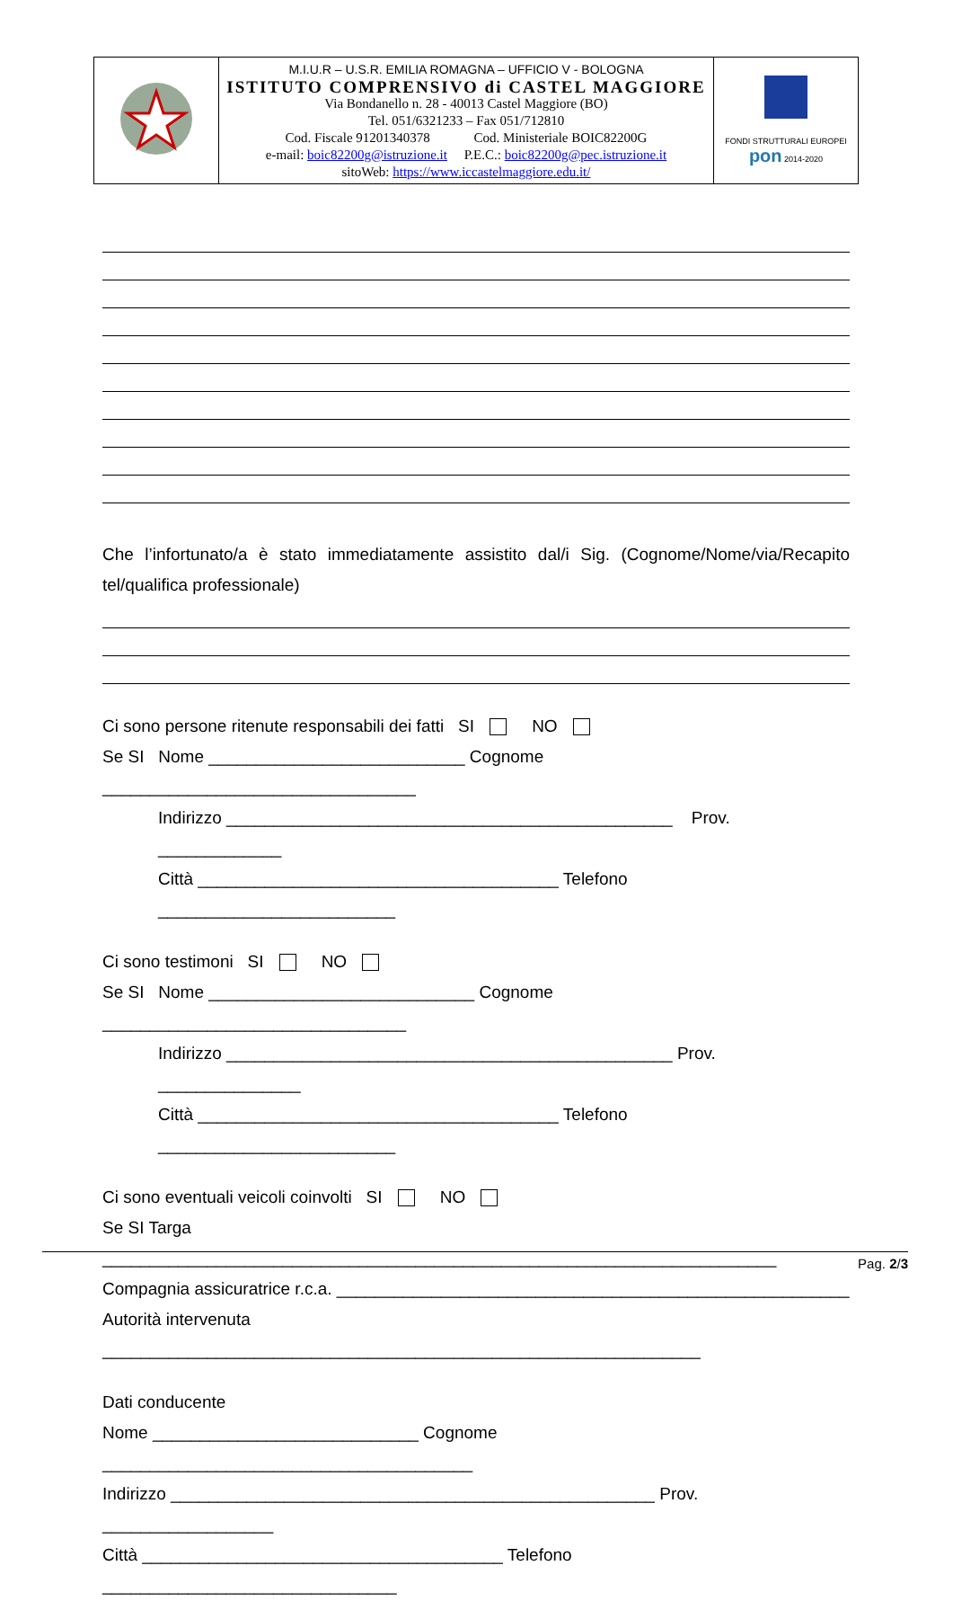| | M.I.U.R – U.S.R. EMILIA ROMAGNA – UFFICIO V - BOLOGNA ISTITUTO COMPRENSIVO di CASTEL MAGGIORE Via Bondanello n. 28 - 40013 Castel Maggiore (BO) Tel. 051/6321233 – Fax 051/712810 Cod. Fiscale 91201340378 Cod. Ministeriale BOIC82200G e-mail: boic82200g@istruzione.it P.E.C.: boic82200g@pec.istruzione.it sitoWeb: https://www.iccastelmaggiore.edu.it/ | FONDI STRUTTURALI EUROPEI pon 2014-2020 |
Che l’infortunato/a è stato immediatamente assistito dal/i Sig. (Cognome/Nome/via/Recapito tel/qualifica professionale)
Ci sono persone ritenute responsabili dei fatti SI NO
Se SI Nome ___________________________ Cognome _________________________________
Indirizzo _______________________________________________ Prov. _____________
Città ______________________________________ Telefono _________________________
Ci sono testimoni SI NO
Se SI Nome ____________________________ Cognome ________________________________
Indirizzo _______________________________________________ Prov. _______________
Città ______________________________________ Telefono _________________________
Ci sono eventuali veicoli coinvolti SI NO
Se SI Targa _______________________________________________________________________
Compagnia assicuratrice r.c.a. ______________________________________________________
Autorità intervenuta _______________________________________________________________
Dati conducente
Nome ____________________________ Cognome _______________________________________
Indirizzo ___________________________________________________ Prov. __________________
Città ______________________________________ Telefono _______________________________
Pag. 2/3